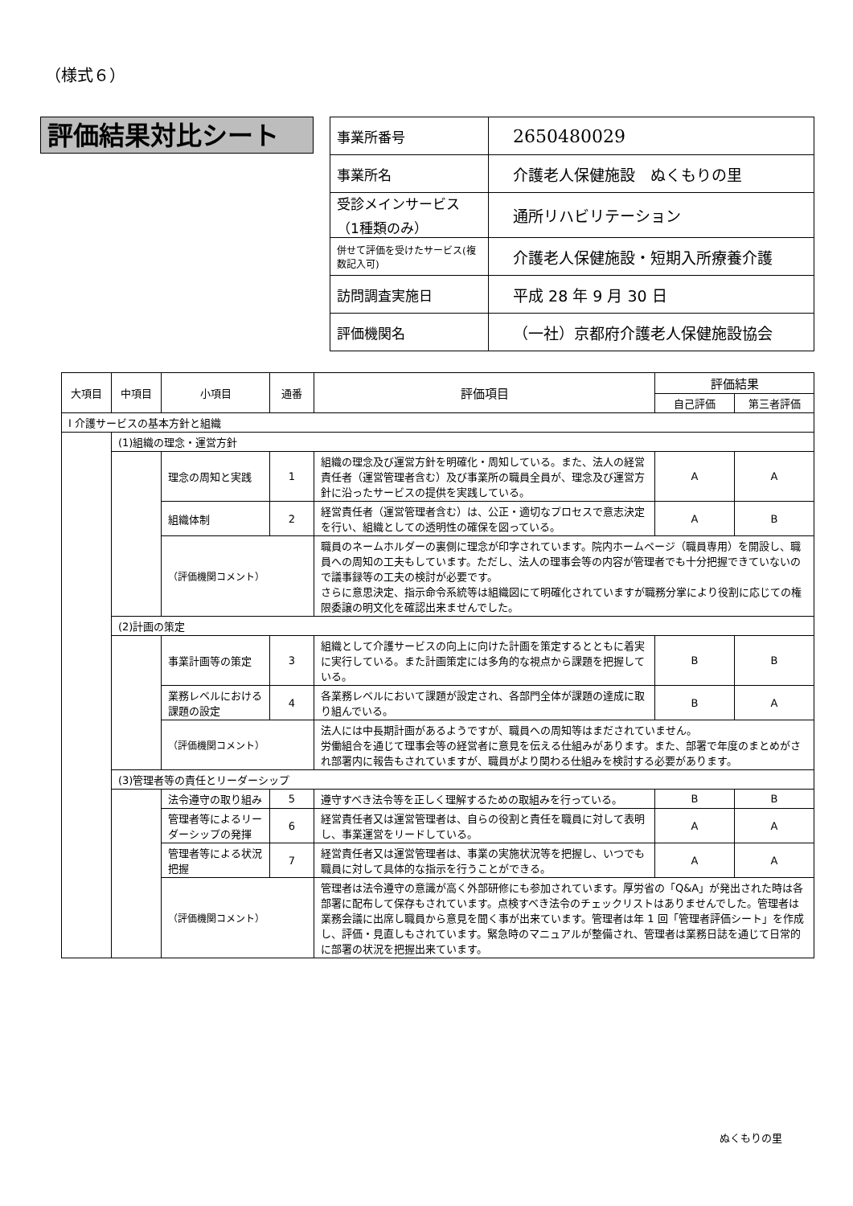（様式６）
評価結果対比シート
| 事業所番号 | 2650480029 |
| 事業所名 | 介護老人保健施設 ぬくもりの里 |
| 受診メインサービス （1種類のみ） | 通所リハビリテーション |
| 併せて評価を受けたサービス(複数記入可) | 介護老人保健施設・短期入所療養介護 |
| 訪問調査実施日 | 平成 28 年 9 月 30 日 |
| 評価機関名 | （一社）京都府介護老人保健施設協会 |
| 大項目 | 中項目 | 小項目 | 通番 | 評価項目 | 評価結果 | |
| --- | --- | --- | --- | --- | --- | --- |
| | | | | | 自己評価 | 第三者評価 |
| Ⅰ 介護サービスの基本方針と組織 | | | | | | |
| | (1)組織の理念・運営方針 | | | | | |
| | | 理念の周知と実践 | 1 | 組織の理念及び運営方針を明確化・周知している。また、法人の経営責任者（運営管理者含む）及び事業所の職員全員が、理念及び運営方針に沿ったサービスの提供を実践している。 | A | A |
| | | 組織体制 | 2 | 経営責任者（運営管理者含む）は、公正・適切なプロセスで意志決定を行い、組織としての透明性の確保を図っている。 | A | B |
| | | （評価機関コメント） | | 職員のネームホルダーの裏側に理念が印字されています。院内ホームページ（職員専用）を開設し、職員への周知の工夫もしています。ただし、法人の理事会等の内容が管理者でも十分把握できていないので議事録等の工夫の検討が必要です。 さらに意思決定、指示命令系統等は組織図にて明確化されていますが職務分掌により役割に応じての権限委譲の明文化を確認出来ませんでした。 | | |
| | (2)計画の策定 | | | | | |
| | | 事業計画等の策定 | 3 | 組織として介護サービスの向上に向けた計画を策定するとともに着実に実行している。また計画策定には多角的な視点から課題を把握している。 | B | B |
| | | 業務レベルにおける課題の設定 | 4 | 各業務レベルにおいて課題が設定され、各部門全体が課題の達成に取り組んでいる。 | B | A |
| | | （評価機関コメント） | | 法人には中長期計画があるようですが、職員への周知等はまだされていません。 労働組合を通じて理事会等の経営者に意見を伝える仕組みがあります。また、部署で年度のまとめがされ部署内に報告もされていますが、職員がより関わる仕組みを検討する必要があります。 | | |
| | (3)管理者等の責任とリーダーシップ | | | | | |
| | | 法令遵守の取り組み | 5 | 遵守すべき法令等を正しく理解するための取組みを行っている。 | B | B |
| | | 管理者等によるリーダーシップの発揮 | 6 | 経営責任者又は運営管理者は、自らの役割と責任を職員に対して表明し、事業運営をリードしている。 | A | A |
| | | 管理者等による状況把握 | 7 | 経営責任者又は運営管理者は、事業の実施状況等を把握し、いつでも職員に対して具体的な指示を行うことができる。 | A | A |
| | | （評価機関コメント） | | 管理者は法令遵守の意識が高く外部研修にも参加されています。厚労省の「Q&A」が発出された時は各部署に配布して保存もされています。点検すべき法令のチェックリストはありませんでした。管理者は業務会議に出席し職員から意見を聞く事が出来ています。管理者は年 1 回「管理者評価シート」を作成し、評価・見直しもされています。緊急時のマニュアルが整備され、管理者は業務日誌を通じて日常的に部署の状況を把握出来ています。 | | |
ぬくもりの里